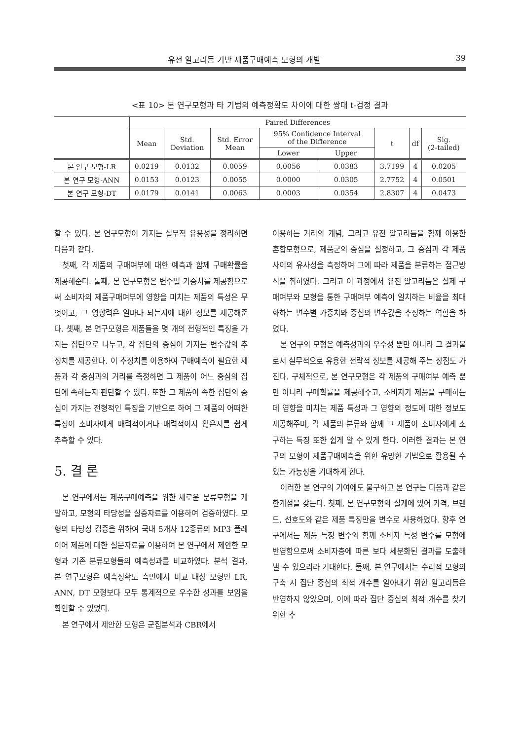유전 알고리듬 기반 제품구매예측 모형의 개발 39
<표 10> 본 연구모형과 타 기법의 예측정확도 차이에 대한 쌍대 t-검정 결과
| | Paired Differences | | | | | | | |
| --- | --- | --- | --- | --- | --- | --- | --- | --- |
| | Mean | Std. Deviation | Std. Error Mean | 95% Confidence Interval of the Difference | | t | df | Sig. (2-tailed) |
| | | | | Lower | Upper | | | |
| 본 연구 모형-LR | 0.0219 | 0.0132 | 0.0059 | 0.0056 | 0.0383 | 3.7199 | 4 | 0.0205 |
| 본 연구 모형-ANN | 0.0153 | 0.0123 | 0.0055 | 0.0000 | 0.0305 | 2.7752 | 4 | 0.0501 |
| 본 연구 모형-DT | 0.0179 | 0.0141 | 0.0063 | 0.0003 | 0.0354 | 2.8307 | 4 | 0.0473 |
할 수 있다. 본 연구모형이 가지는 실무적 유용성을 정리하면 다음과 같다.
첫째, 각 제품의 구매여부에 대한 예측과 함께 구매확률을 제공해준다. 둘째, 본 연구모형은 변수별 가중치를 제공함으로써 소비자의 제품구매여부에 영향을 미치는 제품의 특성은 무엇이고, 그 영향력은 얼마나 되는지에 대한 정보를 제공해준다. 셋째, 본 연구모형은 제품들을 몇 개의 전형적인 특징을 가지는 집단으로 나누고, 각 집단의 중심이 가지는 변수값의 추정치를 제공한다. 이 추정치를 이용하여 구매예측이 필요한 제품과 각 중심과의 거리를 측정하면 그 제품이 어느 중심의 집단에 속하는지 판단할 수 있다. 또한 그 제품이 속한 집단의 중심이 가지는 전형적인 특징을 기반으로 하여 그 제품의 어떠한 특징이 소비자에게 매력적이거나 매력적이지 않은지를 쉽게 추측할 수 있다.
5. 결 론
본 연구에서는 제품구매예측을 위한 새로운 분류모형을 개발하고, 모형의 타당성을 실증자료를 이용하여 검증하였다. 모형의 타당성 검증을 위하여 국내 5개사 12종류의 MP3 플레이어 제품에 대한 설문자료를 이용하여 본 연구에서 제안한 모형과 기존 분류모형들의 예측성과를 비교하였다. 분석 결과, 본 연구모형은 예측정확도 측면에서 비교 대상 모형인 LR, ANN, DT 모형보다 모두 통계적으로 우수한 성과를 보임을 확인할 수 있었다.
본 연구에서 제안한 모형은 군집분석과 CBR에서
이용하는 거리의 개념, 그리고 유전 알고리듬을 함께 이용한 혼합모형으로, 제품군의 중심을 설정하고, 그 중심과 각 제품 사이의 유사성을 측정하여 그에 따라 제품을 분류하는 접근방식을 취하였다. 그리고 이 과정에서 유전 알고리듬은 실제 구매여부와 모형을 통한 구매여부 예측이 일치하는 비율을 최대화하는 변수별 가중치와 중심의 변수값을 추정하는 역할을 하였다.
본 연구의 모형은 예측성과의 우수성 뿐만 아니라 그 결과물로서 실무적으로 유용한 전략적 정보를 제공해 주는 장점도 가진다. 구체적으로, 본 연구모형은 각 제품의 구매여부 예측 뿐만 아니라 구매확률을 제공해주고, 소비자가 제품을 구매하는데 영향을 미치는 제품 특성과 그 영향의 정도에 대한 정보도 제공해주며, 각 제품의 분류와 함께 그 제품이 소비자에게 소구하는 특징 또한 쉽게 알 수 있게 한다. 이러한 결과는 본 연구의 모형이 제품구매예측을 위한 유망한 기법으로 활용될 수 있는 가능성을 기대하게 한다.
이러한 본 연구의 기여에도 불구하고 본 연구는 다음과 같은 한계점을 갖는다. 첫째, 본 연구모형의 설계에 있어 가격, 브랜드, 선호도와 같은 제품 특징만을 변수로 사용하였다. 향후 연구에서는 제품 특징 변수와 함께 소비자 특성 변수를 모형에 반영함으로써 소비자층에 따른 보다 세분화된 결과를 도출해낼 수 있으리라 기대한다. 둘째, 본 연구에서는 수리적 모형의 구축 시 집단 중심의 최적 개수를 알아내기 위한 알고리듬은 반영하지 않았으며, 이에 따라 집단 중심의 최적 개수를 찾기 위한 추